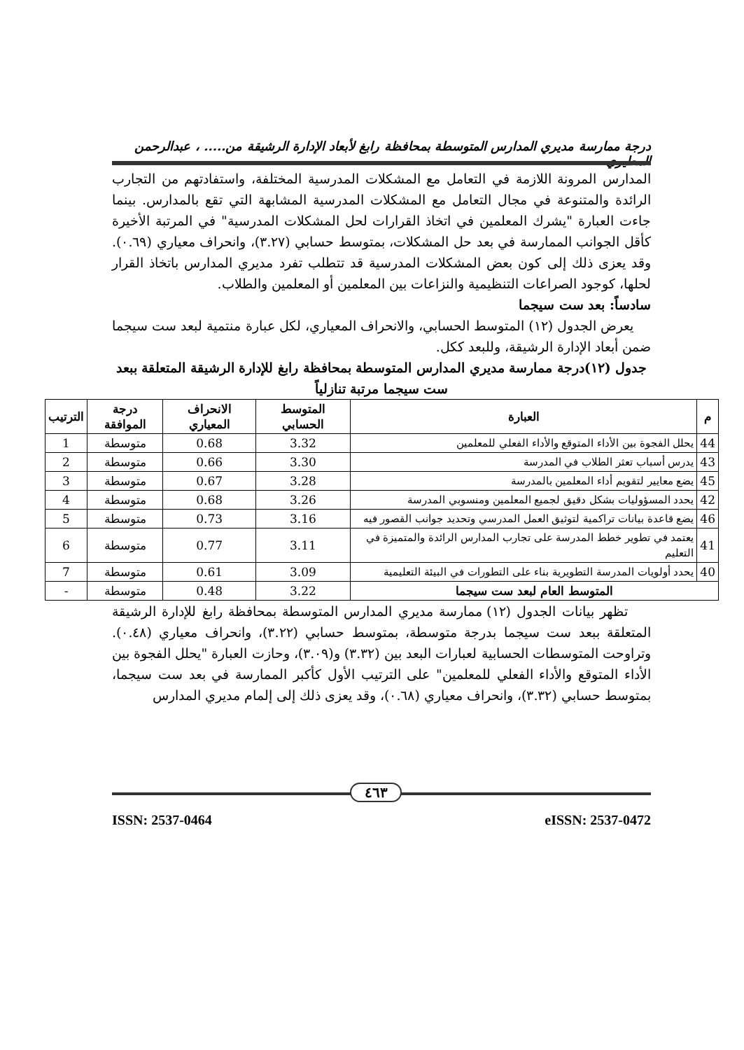درجة ممارسة مديري المدارس المتوسطة بمحافظة رابغ لأبعاد الإدارة الرشيقة من..... ، عبدالرحمن المطيري
المدارس المرونة اللازمة في التعامل مع المشكلات المدرسية المختلفة، واستفادتهم من التجارب الرائدة والمتنوعة في مجال التعامل مع المشكلات المدرسية المشابهة التي تقع بالمدارس. بينما جاءت العبارة "يشرك المعلمين في اتخاذ القرارات لحل المشكلات المدرسية" في المرتبة الأخيرة كأقل الجوانب الممارسة في بعد حل المشكلات، بمتوسط حسابي (٣.٢٧)، وانحراف معياري (٠.٦٩). وقد يعزى ذلك إلى كون بعض المشكلات المدرسية قد تتطلب تفرد مديري المدارس باتخاذ القرار لحلها، كوجود الصراعات التنظيمية والنزاعات بين المعلمين أو المعلمين والطلاب.
سادساً: بعد ست سيجما
يعرض الجدول (١٢) المتوسط الحسابي، والانحراف المعياري، لكل عبارة منتمية لبعد ست سيجما ضمن أبعاد الإدارة الرشيقة، وللبعد ككل.
جدول (١٢)درجة ممارسة مديري المدارس المتوسطة بمحافظة رابغ للإدارة الرشيقة المتعلقة ببعد ست سيجما مرتبة تنازلياً
| م | العبارة | المتوسط الحسابي | الانحراف المعياري | درجة الموافقة | الترتيب |
| --- | --- | --- | --- | --- | --- |
| 44 | يحلل الفجوة بين الأداء المتوقع والأداء الفعلي للمعلمين | 3.32 | 0.68 | متوسطة | 1 |
| 43 | يدرس أسباب تعثر الطلاب في المدرسة | 3.30 | 0.66 | متوسطة | 2 |
| 45 | يضع معايير لتقويم أداء المعلمين بالمدرسة | 3.28 | 0.67 | متوسطة | 3 |
| 42 | يحدد المسؤوليات بشكل دقيق لجميع المعلمين ومنسوبي المدرسة | 3.26 | 0.68 | متوسطة | 4 |
| 46 | يضع قاعدة بيانات تراكمية لتوثيق العمل المدرسي وتحديد جوانب القصور فيه | 3.16 | 0.73 | متوسطة | 5 |
| 41 | يعتمد في تطوير خطط المدرسة على تجارب المدارس الرائدة والمتميزة في التعليم | 3.11 | 0.77 | متوسطة | 6 |
| 40 | يحدد أولويات المدرسة التطويرية بناء على التطورات في البيئة التعليمية | 3.09 | 0.61 | متوسطة | 7 |
| المتوسط العام لبعد ست سيجما | | 3.22 | 0.48 | متوسطة | - |
تظهر بيانات الجدول (١٢) ممارسة مديري المدارس المتوسطة بمحافظة رابغ للإدارة الرشيقة المتعلقة ببعد ست سيجما بدرجة متوسطة، بمتوسط حسابي (٣.٢٢)، وانحراف معياري (٠.٤٨). وتراوحت المتوسطات الحسابية لعبارات البعد بين (٣.٣٢) و(٣.٠٩)، وحازت العبارة "يحلل الفجوة بين الأداء المتوقع والأداء الفعلي للمعلمين" على الترتيب الأول كأكبر الممارسة في بعد ست سيجما، بمتوسط حسابي (٣.٣٢)، وانحراف معياري (٠.٦٨)، وقد يعزى ذلك إلى إلمام مديري المدارس
٤٦٣
ISSN: 2537-0464 eISSN: 2537-0472